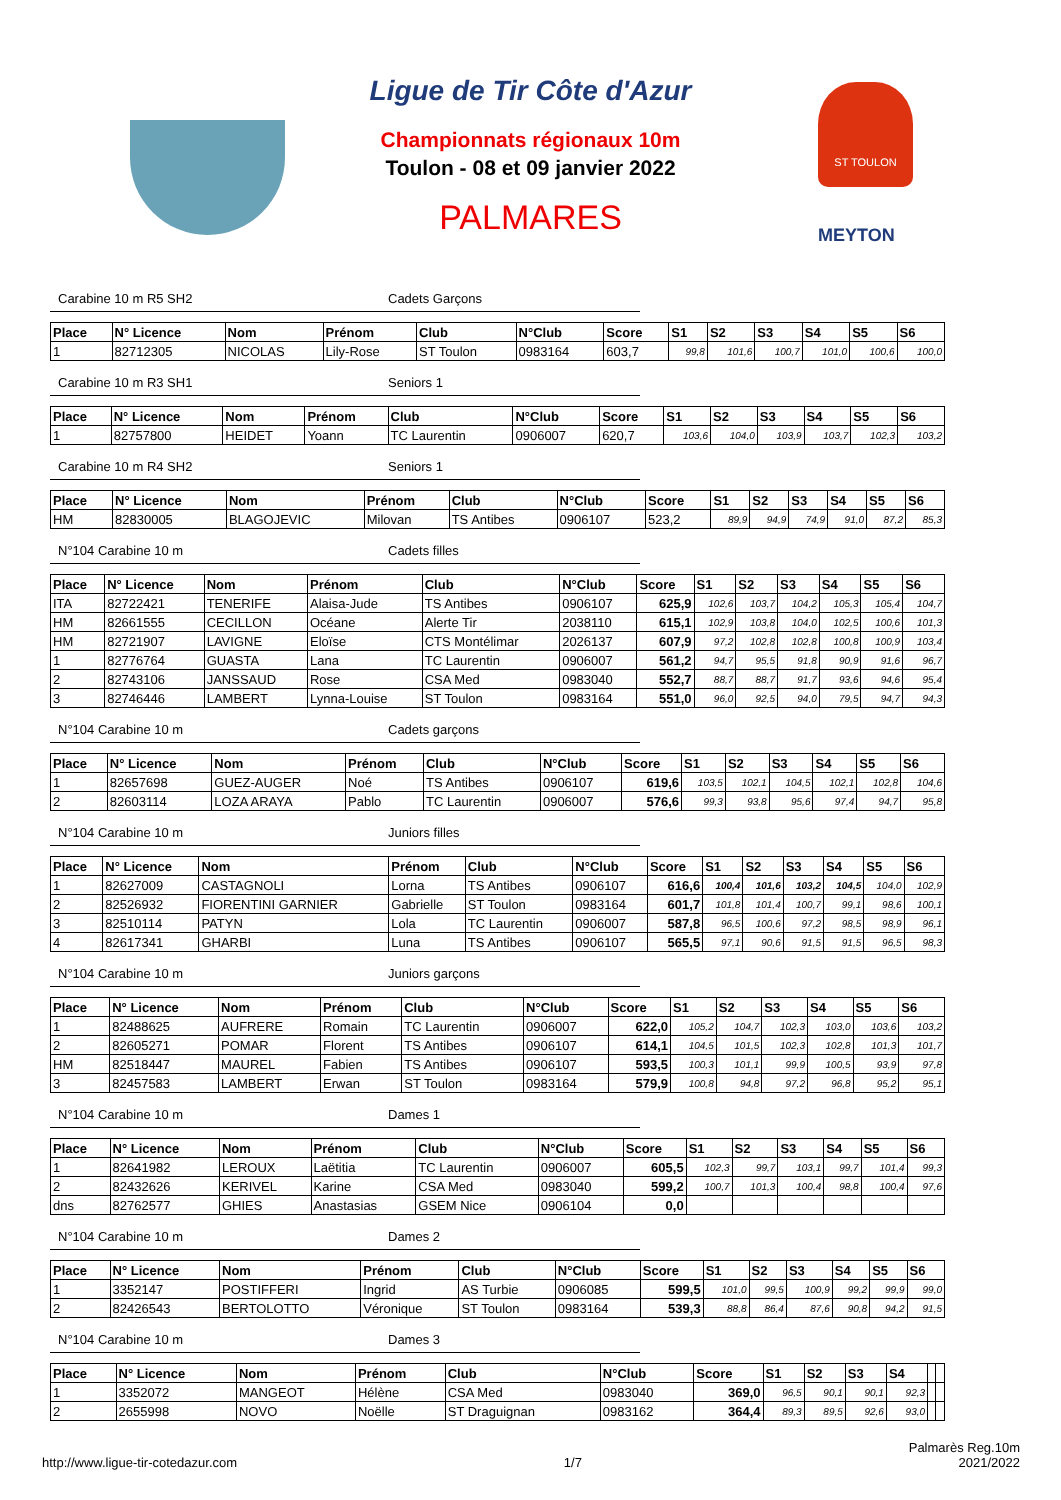Ligue de Tir Côte d'Azur
Championnats régionaux 10m
Toulon - 08 et 09 janvier 2022
PALMARES
ST TOULON
MEYTON
Carabine 10 m R5 SH2 Cadets Garçons
| Place | N° Licence | Nom | Prénom | Club | N°Club | Score | S1 | S2 | S3 | S4 | S5 | S6 |
| --- | --- | --- | --- | --- | --- | --- | --- | --- | --- | --- | --- | --- |
| 1 | 82712305 | NICOLAS | Lily-Rose | ST Toulon | 0983164 | 603,7 | 99,8 | 101,6 | 100,7 | 101,0 | 100,6 | 100,0 |
Carabine 10 m R3 SH1 Seniors 1
| Place | N° Licence | Nom | Prénom | Club | N°Club | Score | S1 | S2 | S3 | S4 | S5 | S6 |
| --- | --- | --- | --- | --- | --- | --- | --- | --- | --- | --- | --- | --- |
| 1 | 82757800 | HEIDET | Yoann | TC Laurentin | 0906007 | 620,7 | 103,6 | 104,0 | 103,9 | 103,7 | 102,3 | 103,2 |
Carabine 10 m R4 SH2 Seniors 1
| Place | N° Licence | Nom | Prénom | Club | N°Club | Score | S1 | S2 | S3 | S4 | S5 | S6 |
| --- | --- | --- | --- | --- | --- | --- | --- | --- | --- | --- | --- | --- |
| HM | 82830005 | BLAGOJEVIC | Milovan | TS Antibes | 0906107 | 523,2 | 89,9 | 94,9 | 74,9 | 91,0 | 87,2 | 85,3 |
N°104 Carabine 10 m Cadets filles
| Place | N° Licence | Nom | Prénom | Club | N°Club | Score | S1 | S2 | S3 | S4 | S5 | S6 |
| --- | --- | --- | --- | --- | --- | --- | --- | --- | --- | --- | --- | --- |
| ITA | 82722421 | TENERIFE | Alaisa-Jude | TS Antibes | 0906107 | 625,9 | 102,6 | 103,7 | 104,2 | 105,3 | 105,4 | 104,7 |
| HM | 82661555 | CECILLON | Océane | Alerte Tir | 2038110 | 615,1 | 102,9 | 103,8 | 104,0 | 102,5 | 100,6 | 101,3 |
| HM | 82721907 | LAVIGNE | Eloïse | CTS Montélimar | 2026137 | 607,9 | 97,2 | 102,8 | 102,8 | 100,8 | 100,9 | 103,4 |
| 1 | 82776764 | GUASTA | Lana | TC Laurentin | 0906007 | 561,2 | 94,7 | 95,5 | 91,8 | 90,9 | 91,6 | 96,7 |
| 2 | 82743106 | JANSSAUD | Rose | CSA Med | 0983040 | 552,7 | 88,7 | 88,7 | 91,7 | 93,6 | 94,6 | 95,4 |
| 3 | 82746446 | LAMBERT | Lynna-Louise | ST Toulon | 0983164 | 551,0 | 96,0 | 92,5 | 94,0 | 79,5 | 94,7 | 94,3 |
N°104 Carabine 10 m Cadets garçons
| Place | N° Licence | Nom | Prénom | Club | N°Club | Score | S1 | S2 | S3 | S4 | S5 | S6 |
| --- | --- | --- | --- | --- | --- | --- | --- | --- | --- | --- | --- | --- |
| 1 | 82657698 | GUEZ-AUGER | Noé | TS Antibes | 0906107 | 619,6 | 103,5 | 102,1 | 104,5 | 102,1 | 102,8 | 104,6 |
| 2 | 82603114 | LOZA ARAYA | Pablo | TC Laurentin | 0906007 | 576,6 | 99,3 | 93,8 | 95,6 | 97,4 | 94,7 | 95,8 |
N°104 Carabine 10 m Juniors filles
| Place | N° Licence | Nom | Prénom | Club | N°Club | Score | S1 | S2 | S3 | S4 | S5 | S6 |
| --- | --- | --- | --- | --- | --- | --- | --- | --- | --- | --- | --- | --- |
| 1 | 82627009 | CASTAGNOLI | Lorna | TS Antibes | 0906107 | 616,6 | 100,4 | 101,6 | 103,2 | 104,5 | 104,0 | 102,9 |
| 2 | 82526932 | FIORENTINI GARNIER | Gabrielle | ST Toulon | 0983164 | 601,7 | 101,8 | 101,4 | 100,7 | 99,1 | 98,6 | 100,1 |
| 3 | 82510114 | PATYN | Lola | TC Laurentin | 0906007 | 587,8 | 96,5 | 100,6 | 97,2 | 98,5 | 98,9 | 96,1 |
| 4 | 82617341 | GHARBI | Luna | TS Antibes | 0906107 | 565,5 | 97,1 | 90,6 | 91,5 | 91,5 | 96,5 | 98,3 |
N°104 Carabine 10 m Juniors garçons
| Place | N° Licence | Nom | Prénom | Club | N°Club | Score | S1 | S2 | S3 | S4 | S5 | S6 |
| --- | --- | --- | --- | --- | --- | --- | --- | --- | --- | --- | --- | --- |
| 1 | 82488625 | AUFRERE | Romain | TC Laurentin | 0906007 | 622,0 | 105,2 | 104,7 | 102,3 | 103,0 | 103,6 | 103,2 |
| 2 | 82605271 | POMAR | Florent | TS Antibes | 0906107 | 614,1 | 104,5 | 101,5 | 102,3 | 102,8 | 101,3 | 101,7 |
| HM | 82518447 | MAUREL | Fabien | TS Antibes | 0906107 | 593,5 | 100,3 | 101,1 | 99,9 | 100,5 | 93,9 | 97,8 |
| 3 | 82457583 | LAMBERT | Erwan | ST Toulon | 0983164 | 579,9 | 100,8 | 94,8 | 97,2 | 96,8 | 95,2 | 95,1 |
N°104 Carabine 10 m Dames 1
| Place | N° Licence | Nom | Prénom | Club | N°Club | Score | S1 | S2 | S3 | S4 | S5 | S6 |
| --- | --- | --- | --- | --- | --- | --- | --- | --- | --- | --- | --- | --- |
| 1 | 82641982 | LEROUX | Laëtitia | TC Laurentin | 0906007 | 605,5 | 102,3 | 99,7 | 103,1 | 99,7 | 101,4 | 99,3 |
| 2 | 82432626 | KERIVEL | Karine | CSA Med | 0983040 | 599,2 | 100,7 | 101,3 | 100,4 | 98,8 | 100,4 | 97,6 |
| dns | 82762577 | GHIES | Anastasias | GSEM Nice | 0906104 | 0,0 | | | | | | |
N°104 Carabine 10 m Dames 2
| Place | N° Licence | Nom | Prénom | Club | N°Club | Score | S1 | S2 | S3 | S4 | S5 | S6 |
| --- | --- | --- | --- | --- | --- | --- | --- | --- | --- | --- | --- | --- |
| 1 | 3352147 | POSTIFFERI | Ingrid | AS Turbie | 0906085 | 599,5 | 101,0 | 99,5 | 100,9 | 99,2 | 99,9 | 99,0 |
| 2 | 82426543 | BERTOLOTTO | Véronique | ST Toulon | 0983164 | 539,3 | 88,8 | 86,4 | 87,6 | 90,8 | 94,2 | 91,5 |
N°104 Carabine 10 m Dames 3
| Place | N° Licence | Nom | Prénom | Club | N°Club | Score | S1 | S2 | S3 | S4 | | |
| --- | --- | --- | --- | --- | --- | --- | --- | --- | --- | --- | --- | --- |
| 1 | 3352072 | MANGEOT | Hélène | CSA Med | 0983040 | 369,0 | 96,5 | 90,1 | 90,1 | 92,3 | | |
| 2 | 2655998 | NOVO | Noëlle | ST Draguignan | 0983162 | 364,4 | 89,3 | 89,5 | 92,6 | 93,0 | | |
http://www.ligue-tir-cotedazur.com 1/7 Palmarès Reg.10m
2021/2022